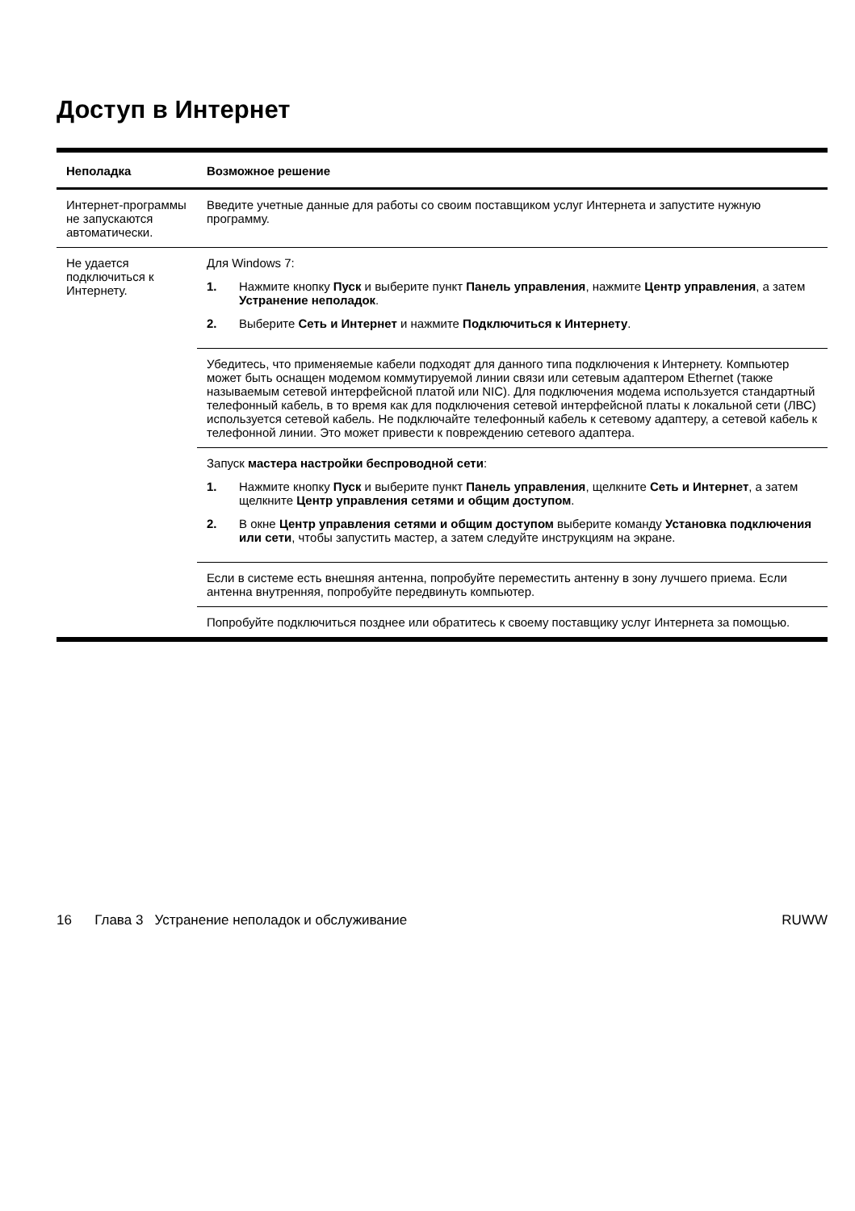Доступ в Интернет
| Неполадка | Возможное решение |
| --- | --- |
| Интернет-программы не запускаются автоматически. | Введите учетные данные для работы со своим поставщиком услуг Интернета и запустите нужную программу. |
| Не удается подключиться к Интернету. | Для Windows 7: 1. Нажмите кнопку Пуск и выберите пункт Панель управления , нажмите Центр управления , а затем Устранение неполадок . 2. Выберите Сеть и Интернет и нажмите Подключиться к Интернету . |
| | Убедитесь, что применяемые кабели подходят для данного типа подключения к Интернету. Компьютер может быть оснащен модемом коммутируемой линии связи или сетевым адаптером Ethernet (также называемым сетевой интерфейсной платой или NIC). Для подключения модема используется стандартный телефонный кабель, в то время как для подключения сетевой интерфейсной платы к локальной сети (ЛВС) используется сетевой кабель. Не подключайте телефонный кабель к сетевому адаптеру, а сетевой кабель к телефонной линии. Это может привести к повреждению сетевого адаптера. |
| | Запуск мастера настройки беспроводной сети : 1. Нажмите кнопку Пуск и выберите пункт Панель управления , щелкните Сеть и Интернет , а затем щелкните Центр управления сетями и общим доступом . 2. В окне Центр управления сетями и общим доступом выберите команду Установка подключения или сети , чтобы запустить мастер, а затем следуйте инструкциям на экране. |
| | Если в системе есть внешняя антенна, попробуйте переместить антенну в зону лучшего приема. Если антенна внутренняя, попробуйте передвинуть компьютер. |
| | Попробуйте подключиться позднее или обратитесь к своему поставщику услуг Интернета за помощью. |
16 Глава 3 Устранение неполадок и обслуживание RUWW